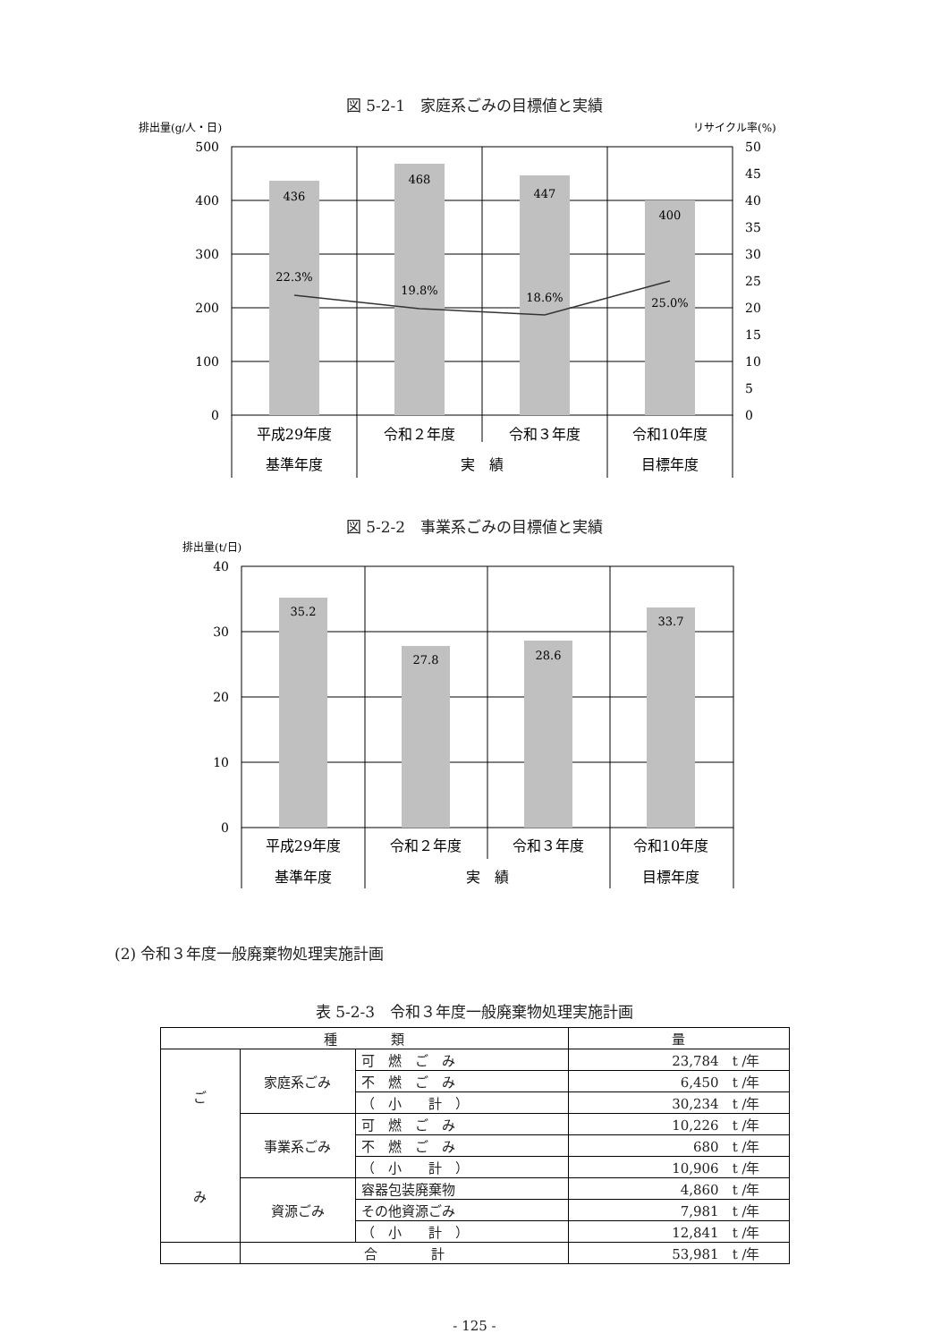図 5-2-1　家庭系ごみの目標値と実績
排出量(g/人・日)
リサイクル率(%)
436
468
447
400
22.3%
19.8%
18.6%
25.0%
500
400
300
200
100
0
50
45
40
35
30
25
20
15
10
5
0
平成29年度
令和２年度
令和３年度
令和10年度
基準年度
実　績
目標年度
図 5-2-2　事業系ごみの目標値と実績
排出量(t/日)
35.2
27.8
28.6
33.7
40
30
20
10
0
平成29年度
令和２年度
令和３年度
令和10年度
基準年度
実　績
目標年度
(2) 令和３年度一般廃棄物処理実施計画
表 5-2-3　令和３年度一般廃棄物処理実施計画
| 種 類 | | | 量 |
| --- | --- | --- | --- |
| ご み | 家庭系ごみ | 可 燃 ご み | 23,784 t /年 |
| | | 不 燃 ご み | 6,450 t /年 |
| | | （ 小 計 ） | 30,234 t /年 |
| | 事業系ごみ | 可 燃 ご み | 10,226 t /年 |
| | | 不 燃 ご み | 680 t /年 |
| | | （ 小 計 ） | 10,906 t /年 |
| | 資源ごみ | 容器包装廃棄物 | 4,860 t /年 |
| | | その他資源ごみ | 7,981 t /年 |
| | | （ 小 計 ） | 12,841 t /年 |
| | 合 計 | | 53,981 t /年 |
- 125 -